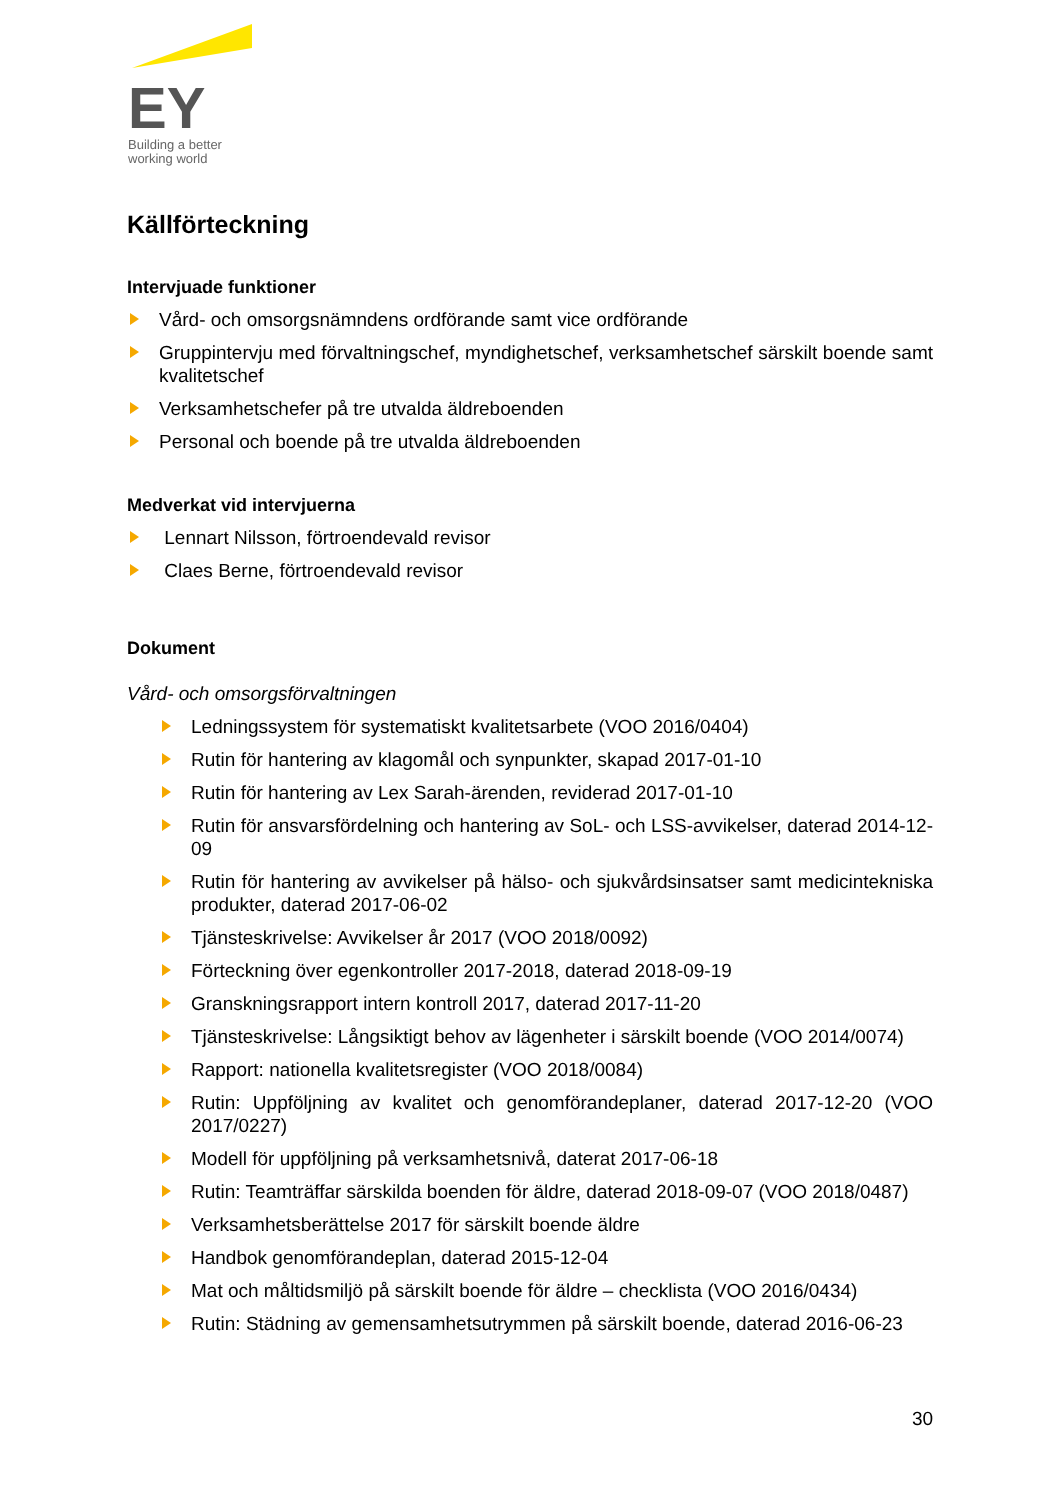EY
Building a better
working world
Källförteckning
Intervjuade funktioner
Vård- och omsorgsnämndens ordförande samt vice ordförande
Gruppintervju med förvaltningschef, myndighetschef, verksamhetschef särskilt boende samt kvalitetschef
Verksamhetschefer på tre utvalda äldreboenden
Personal och boende på tre utvalda äldreboenden
Medverkat vid intervjuerna
Lennart Nilsson, förtroendevald revisor
Claes Berne, förtroendevald revisor
Dokument
Vård- och omsorgsförvaltningen
Ledningssystem för systematiskt kvalitetsarbete (VOO 2016/0404)
Rutin för hantering av klagomål och synpunkter, skapad 2017-01-10
Rutin för hantering av Lex Sarah-ärenden, reviderad 2017-01-10
Rutin för ansvarsfördelning och hantering av SoL- och LSS-avvikelser, daterad 2014-12-09
Rutin för hantering av avvikelser på hälso- och sjukvårdsinsatser samt medicintekniska produkter, daterad 2017-06-02
Tjänsteskrivelse: Avvikelser år 2017 (VOO 2018/0092)
Förteckning över egenkontroller 2017-2018, daterad 2018-09-19
Granskningsrapport intern kontroll 2017, daterad 2017-11-20
Tjänsteskrivelse: Långsiktigt behov av lägenheter i särskilt boende (VOO 2014/0074)
Rapport: nationella kvalitetsregister (VOO 2018/0084)
Rutin: Uppföljning av kvalitet och genomförandeplaner, daterad 2017-12-20 (VOO 2017/0227)
Modell för uppföljning på verksamhetsnivå, daterat 2017-06-18
Rutin: Teamträffar särskilda boenden för äldre, daterad 2018-09-07 (VOO 2018/0487)
Verksamhetsberättelse 2017 för särskilt boende äldre
Handbok genomförandeplan, daterad 2015-12-04
Mat och måltidsmiljö på särskilt boende för äldre – checklista (VOO 2016/0434)
Rutin: Städning av gemensamhetsutrymmen på särskilt boende, daterad 2016-06-23
30